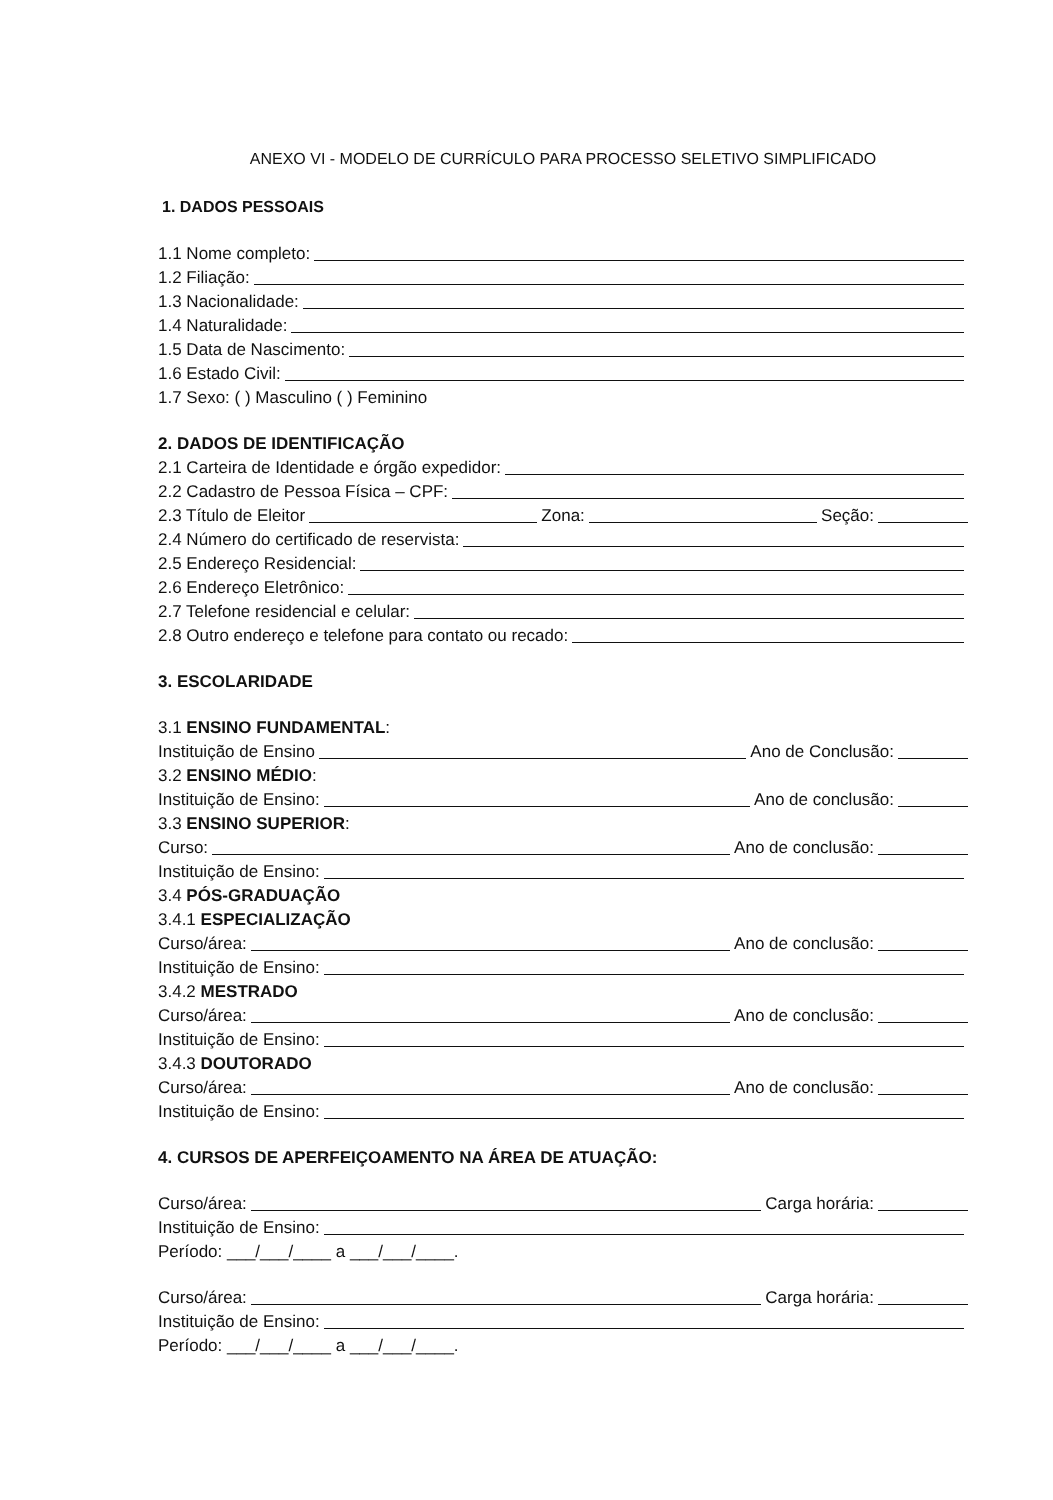ANEXO VI - MODELO DE CURRÍCULO PARA PROCESSO SELETIVO SIMPLIFICADO
1. DADOS PESSOAIS
1.1 Nome completo:
1.2 Filiação:
1.3 Nacionalidade:
1.4 Naturalidade:
1.5 Data de Nascimento:
1.6 Estado Civil:
1.7 Sexo: ( ) Masculino ( ) Feminino
2. DADOS DE IDENTIFICAÇÃO
2.1 Carteira de Identidade e órgão expedidor:
2.2 Cadastro de Pessoa Física – CPF:
2.3 Título de Eleitor Zona: Seção:
2.4 Número do certificado de reservista:
2.5 Endereço Residencial:
2.6 Endereço Eletrônico:
2.7 Telefone residencial e celular:
2.8 Outro endereço e telefone para contato ou recado:
3. ESCOLARIDADE
3.1 ENSINO FUNDAMENTAL:
Instituição de Ensino Ano de Conclusão:
3.2 ENSINO MÉDIO:
Instituição de Ensino: Ano de conclusão:
3.3 ENSINO SUPERIOR:
Curso: Ano de conclusão:
Instituição de Ensino:
3.4 PÓS-GRADUAÇÃO
3.4.1 ESPECIALIZAÇÃO
Curso/área: Ano de conclusão:
Instituição de Ensino:
3.4.2 MESTRADO
Curso/área: Ano de conclusão:
Instituição de Ensino:
3.4.3 DOUTORADO
Curso/área: Ano de conclusão:
Instituição de Ensino:
4. CURSOS DE APERFEIÇOAMENTO NA ÁREA DE ATUAÇÃO:
Curso/área: Carga horária:
Instituição de Ensino:
Período: ___/___/____ a ___/___/____.
Curso/área: Carga horária:
Instituição de Ensino:
Período: ___/___/____ a ___/___/____.